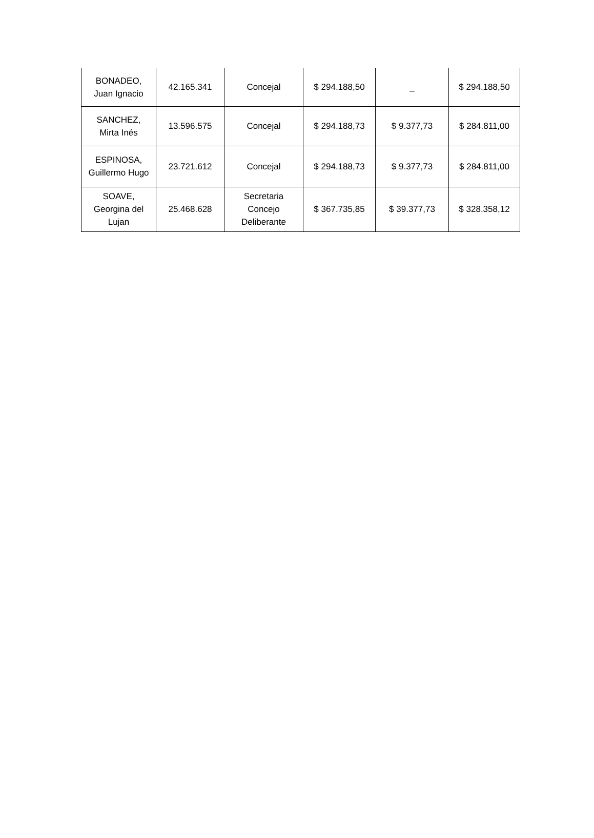| BONADEO, Juan Ignacio | 42.165.341 | Concejal | $ 294.188,50 | _ | $ 294.188,50 |
| SANCHEZ, Mirta Inés | 13.596.575 | Concejal | $ 294.188,73 | $ 9.377,73 | $ 284.811,00 |
| ESPINOSA, Guillermo Hugo | 23.721.612 | Concejal | $ 294.188,73 | $ 9.377,73 | $ 284.811,00 |
| SOAVE, Georgina del Lujan | 25.468.628 | Secretaria Concejo Deliberante | $ 367.735,85 | $ 39.377,73 | $ 328.358,12 |